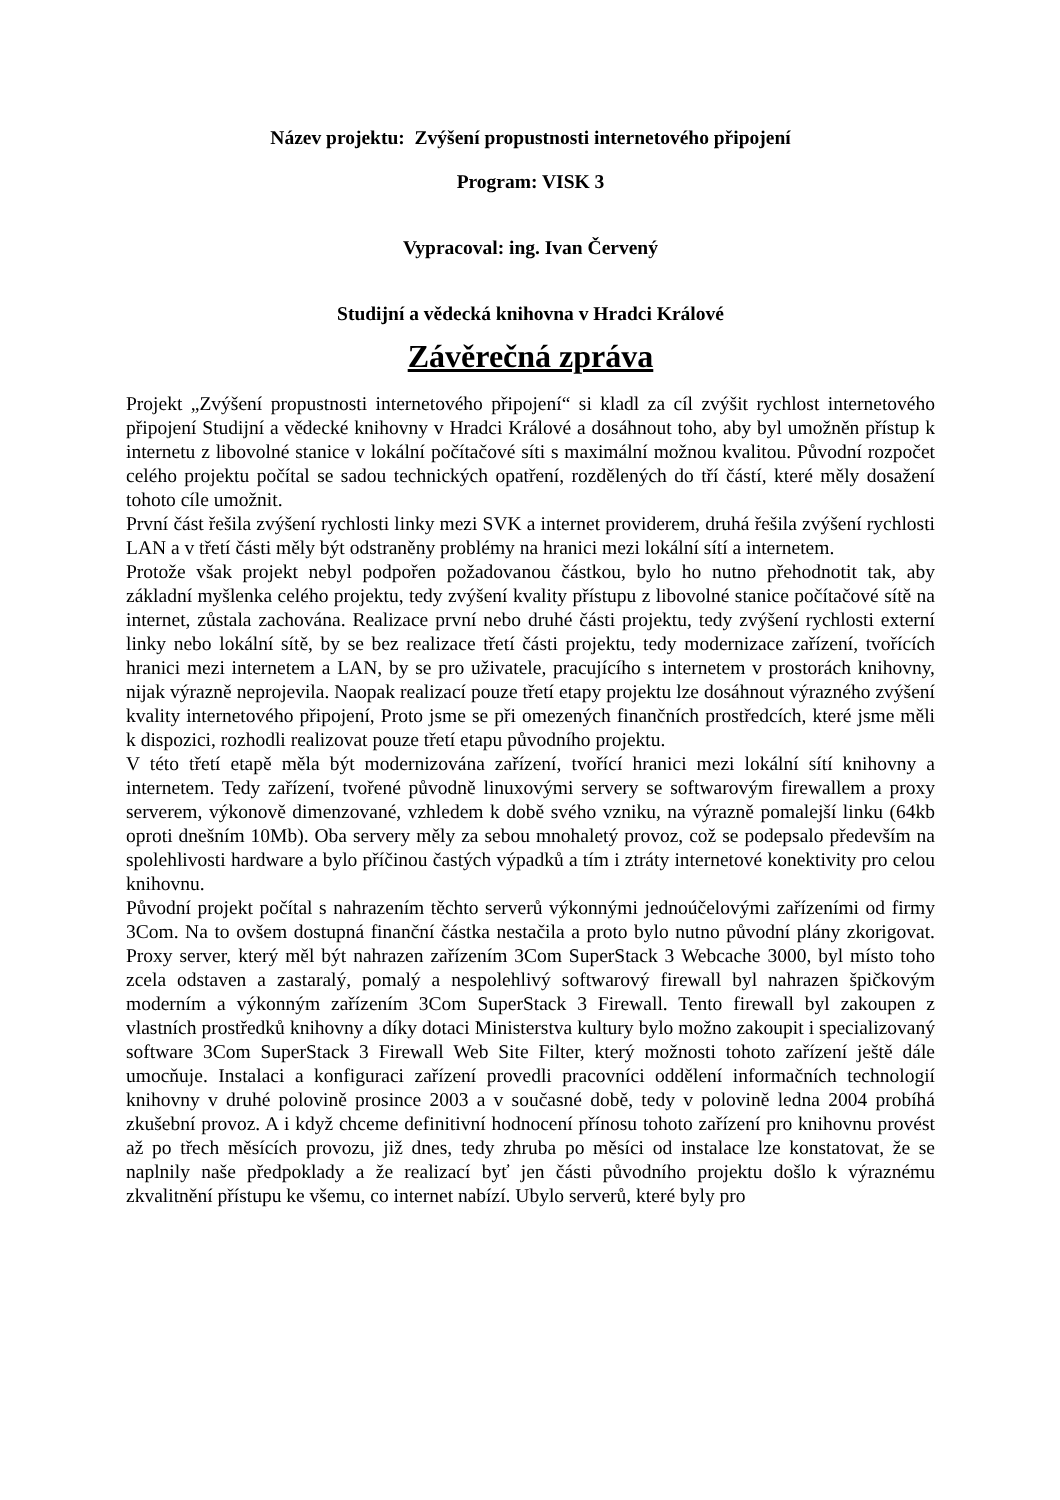Název projektu: Zvýšení propustnosti internetového připojení
Program: VISK 3
Vypracoval: ing. Ivan Červený
Studijní a vědecká knihovna v Hradci Králové
Závěrečná zpráva
Projekt „Zvýšení propustnosti internetového připojení“ si kladl za cíl zvýšit rychlost internetového připojení Studijní a vědecké knihovny v Hradci Králové a dosáhnout toho, aby byl umožněn přístup k internetu z libovolné stanice v lokální počítačové síti s maximální možnou kvalitou. Původní rozpočet celého projektu počítal se sadou technických opatření, rozdělených do tří částí, které měly dosažení tohoto cíle umožnit.
První část řešila zvýšení rychlosti linky mezi SVK a internet providerem, druhá řešila zvýšení rychlosti LAN a v třetí části měly být odstraněny problémy na hranici mezi lokální sítí a internetem.
Protože však projekt nebyl podpořen požadovanou částkou, bylo ho nutno přehodnotit tak, aby základní myšlenka celého projektu, tedy zvýšení kvality přístupu z libovolné stanice počítačové sítě na internet, zůstala zachována. Realizace první nebo druhé části projektu, tedy zvýšení rychlosti externí linky nebo lokální sítě, by se bez realizace třetí části projektu, tedy modernizace zařízení, tvořících hranici mezi internetem a LAN, by se pro uživatele, pracujícího s internetem v prostorách knihovny, nijak výrazně neprojevila. Naopak realizací pouze třetí etapy projektu lze dosáhnout výrazného zvýšení kvality internetového připojení, Proto jsme se při omezených finančních prostředcích, které jsme měli k dispozici, rozhodli realizovat pouze třetí etapu původního projektu.
V této třetí etapě měla být modernizována zařízení, tvořící hranici mezi lokální sítí knihovny a internetem. Tedy zařízení, tvořené původně linuxovými servery se softwarovým firewallem a proxy serverem, výkonově dimenzované, vzhledem k době svého vzniku, na výrazně pomalejší linku (64kb oproti dnešním 10Mb). Oba servery měly za sebou mnohaletý provoz, což se podepsalo především na spolehlivosti hardware a bylo příčinou častých výpadků a tím i ztráty internetové konektivity pro celou knihovnu.
Původní projekt počítal s nahrazením těchto serverů výkonnými jednoúčelovými zařízeními od firmy 3Com. Na to ovšem dostupná finanční částka nestačila a proto bylo nutno původní plány zkorigovat. Proxy server, který měl být nahrazen zařízením 3Com SuperStack 3 Webcache 3000, byl místo toho zcela odstaven a zastaralý, pomalý a nespolehlivý softwarový firewall byl nahrazen špičkovým moderním a výkonným zařízením 3Com SuperStack 3 Firewall. Tento firewall byl zakoupen z vlastních prostředků knihovny a díky dotaci Ministerstva kultury bylo možno zakoupit i specializovaný software 3Com SuperStack 3 Firewall Web Site Filter, který možnosti tohoto zařízení ještě dále umocňuje. Instalaci a konfiguraci zařízení provedli pracovníci oddělení informačních technologií knihovny v druhé polovině prosince 2003 a v současné době, tedy v polovině ledna 2004 probíhá zkušební provoz. A i když chceme definitivní hodnocení přínosu tohoto zařízení pro knihovnu provést až po třech měsících provozu, již dnes, tedy zhruba po měsíci od instalace lze konstatovat, že se naplnily naše předpoklady a že realizací byť jen části původního projektu došlo k výraznému zkvalitnění přístupu ke všemu, co internet nabízí. Ubylo serverů, které byly pro